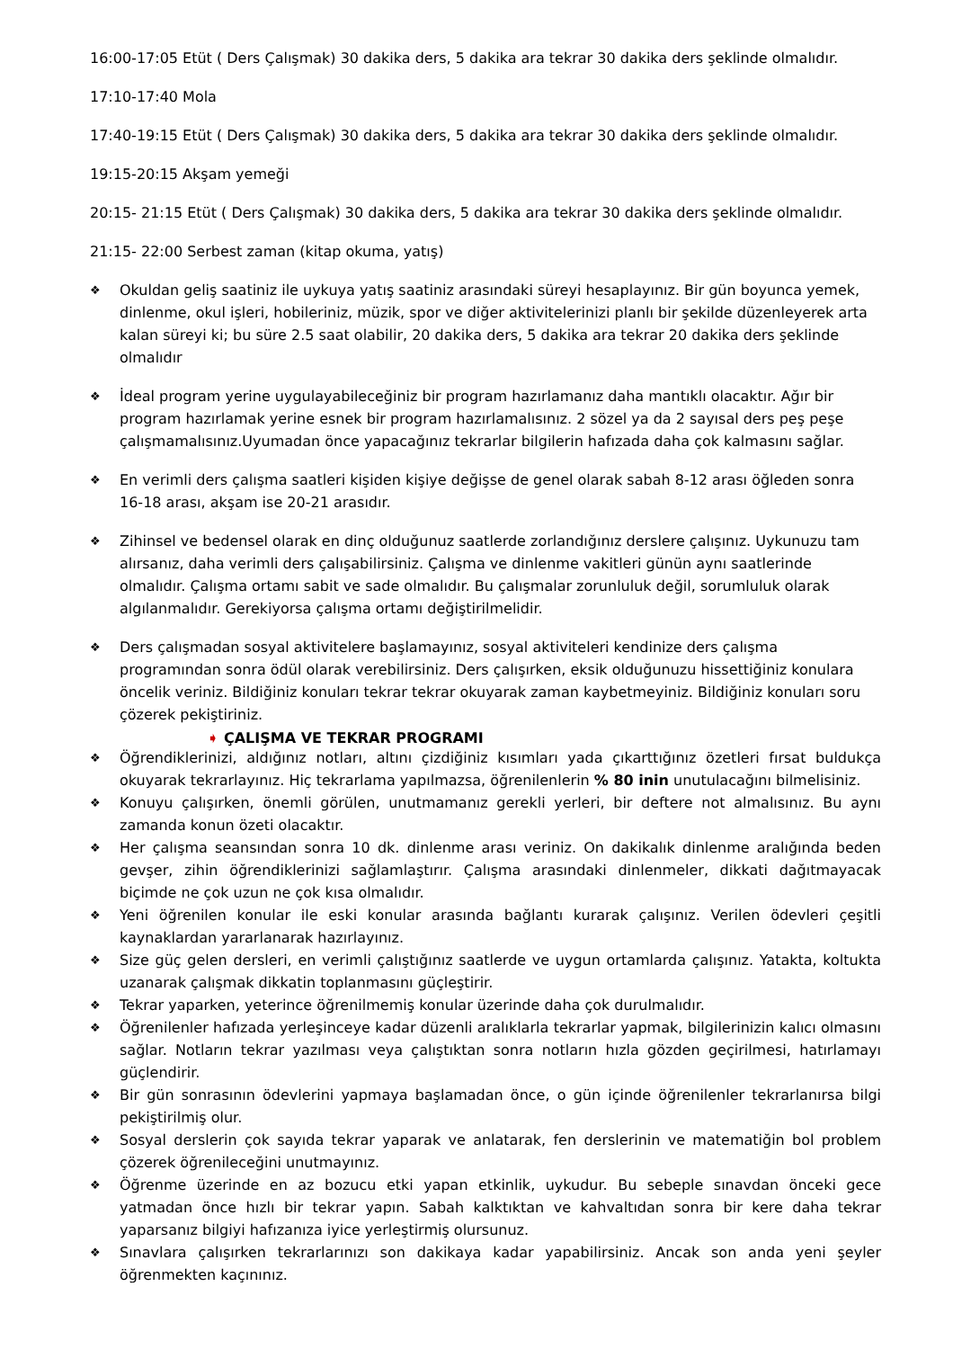16:00-17:05 Etüt ( Ders Çalışmak) 30 dakika ders, 5 dakika ara tekrar 30 dakika ders şeklinde olmalıdır.
17:10-17:40 Mola
17:40-19:15 Etüt ( Ders Çalışmak) 30 dakika ders, 5 dakika ara tekrar 30 dakika ders şeklinde olmalıdır.
19:15-20:15 Akşam yemeği
20:15- 21:15 Etüt ( Ders Çalışmak) 30 dakika ders, 5 dakika ara tekrar 30 dakika ders şeklinde olmalıdır.
21:15- 22:00 Serbest zaman (kitap okuma, yatış)
❖ Okuldan geliş saatiniz ile uykuya yatış saatiniz arasındaki süreyi hesaplayınız. Bir gün boyunca yemek, dinlenme, okul işleri, hobileriniz, müzik, spor ve diğer aktivitelerinizi planlı bir şekilde düzenleyerek arta kalan süreyi ki; bu süre 2.5 saat olabilir, 20 dakika ders, 5 dakika ara tekrar 20 dakika ders şeklinde olmalıdır
❖ İdeal program yerine uygulayabileceğiniz bir program hazırlamanız daha mantıklı olacaktır. Ağır bir program hazırlamak yerine esnek bir program hazırlamalısınız. 2 sözel ya da 2 sayısal ders peş peşe çalışmamalısınız.Uyumadan önce yapacağınız tekrarlar bilgilerin hafızada daha çok kalmasını sağlar.
❖ En verimli ders çalışma saatleri kişiden kişiye değişse de genel olarak sabah 8-12 arası öğleden sonra 16-18 arası, akşam ise 20-21 arasıdır.
❖ Zihinsel ve bedensel olarak en dinç olduğunuz saatlerde zorlandığınız derslere çalışınız. Uykunuzu tam alırsanız, daha verimli ders çalışabilirsiniz. Çalışma ve dinlenme vakitleri günün aynı saatlerinde olmalıdır. Çalışma ortamı sabit ve sade olmalıdır. Bu çalışmalar zorunluluk değil, sorumluluk olarak algılanmalıdır. Gerekiyorsa çalışma ortamı değiştirilmelidir.
❖ Ders çalışmadan sosyal aktivitelere başlamayınız, sosyal aktiviteleri kendinize ders çalışma programından sonra ödül olarak verebilirsiniz. Ders çalışırken, eksik olduğunuzu hissettiğiniz konulara öncelik veriniz. Bildiğiniz konuları tekrar tekrar okuyarak zaman kaybetmeyiniz. Bildiğiniz konuları soru çözerek pekiştiriniz.
➧ ÇALIŞMA VE TEKRAR PROGRAMI
❖ Öğrendiklerinizi, aldığınız notları, altını çizdiğiniz kısımları yada çıkarttığınız özetleri fırsat buldukça okuyarak tekrarlayınız. Hiç tekrarlama yapılmazsa, öğrenilenlerin % 80 inin unutulacağını bilmelisiniz.
❖ Konuyu çalışırken, önemli görülen, unutmamanız gerekli yerleri, bir deftere not almalısınız. Bu aynı zamanda konun özeti olacaktır.
❖ Her çalışma seansından sonra 10 dk. dinlenme arası veriniz. On dakikalık dinlenme aralığında beden gevşer, zihin öğrendiklerinizi sağlamlaştırır. Çalışma arasındaki dinlenmeler, dikkati dağıtmayacak biçimde ne çok uzun ne çok kısa olmalıdır.
❖ Yeni öğrenilen konular ile eski konular arasında bağlantı kurarak çalışınız. Verilen ödevleri çeşitli kaynaklardan yararlanarak hazırlayınız.
❖ Size güç gelen dersleri, en verimli çalıştığınız saatlerde ve uygun ortamlarda çalışınız. Yatakta, koltukta uzanarak çalışmak dikkatin toplanmasını güçleştirir.
❖ Tekrar yaparken, yeterince öğrenilmemiş konular üzerinde daha çok durulmalıdır.
❖ Öğrenilenler hafızada yerleşinceye kadar düzenli aralıklarla tekrarlar yapmak, bilgilerinizin kalıcı olmasını sağlar. Notların tekrar yazılması veya çalıştıktan sonra notların hızla gözden geçirilmesi, hatırlamayı güçlendirir.
❖ Bir gün sonrasının ödevlerini yapmaya başlamadan önce, o gün içinde öğrenilenler tekrarlanırsa bilgi pekiştirilmiş olur.
❖ Sosyal derslerin çok sayıda tekrar yaparak ve anlatarak, fen derslerinin ve matematiğin bol problem çözerek öğrenileceğini unutmayınız.
❖ Öğrenme üzerinde en az bozucu etki yapan etkinlik, uykudur. Bu sebeple sınavdan önceki gece yatmadan önce hızlı bir tekrar yapın. Sabah kalktıktan ve kahvaltıdan sonra bir kere daha tekrar yaparsanız bilgiyi hafızanıza iyice yerleştirmiş olursunuz.
❖ Sınavlara çalışırken tekrarlarınızı son dakikaya kadar yapabilirsiniz. Ancak son anda yeni şeyler öğrenmekten kaçınınız.